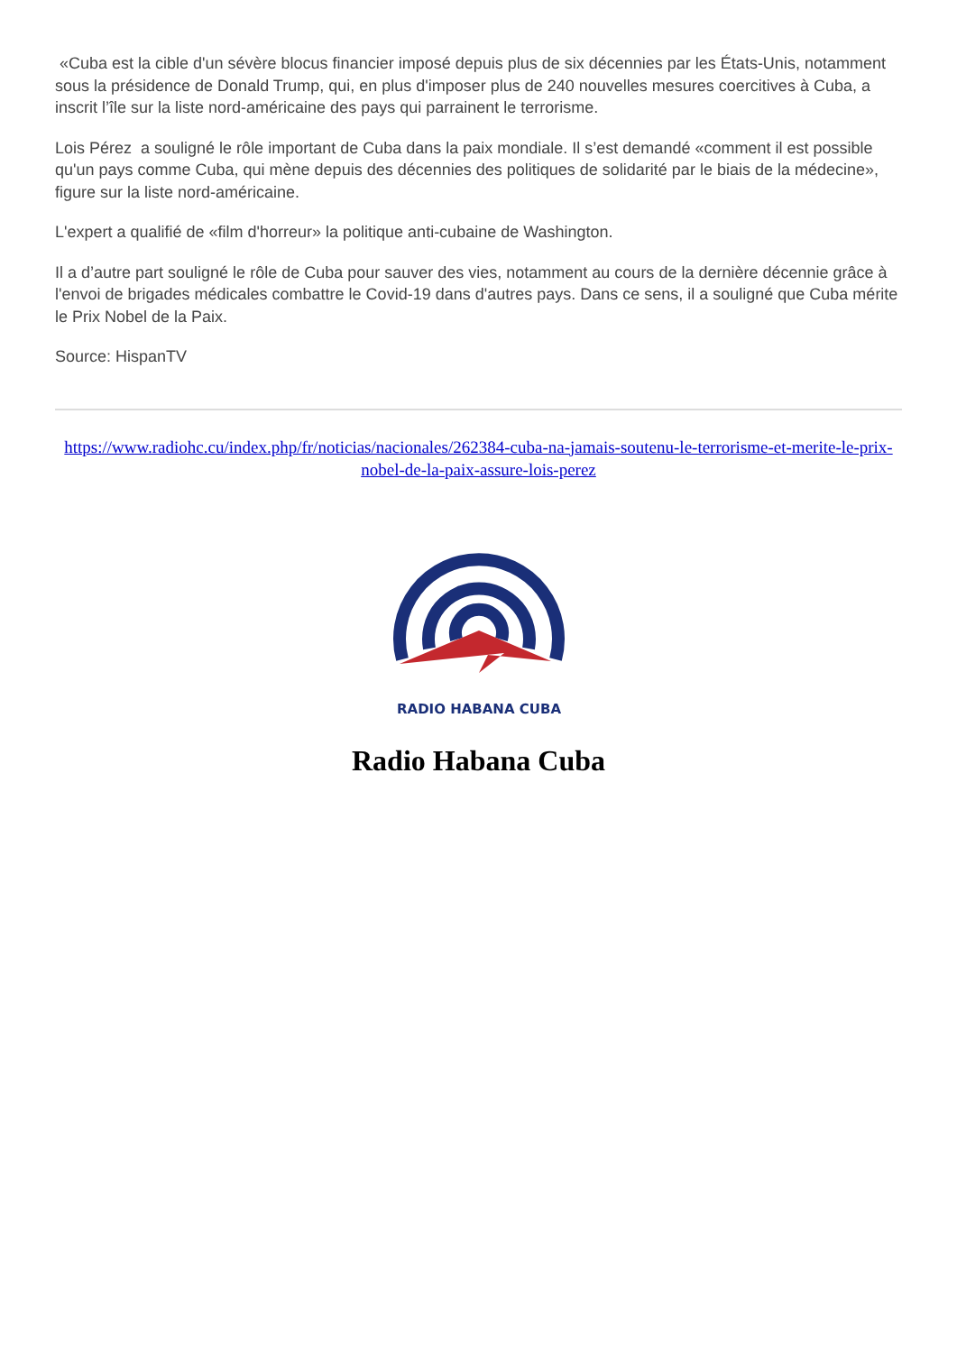«Cuba est la cible d'un sévère blocus financier imposé depuis plus de six décennies par les États-Unis, notamment sous la présidence de Donald Trump, qui, en plus d'imposer plus de 240 nouvelles mesures coercitives à Cuba, a inscrit l’île sur la liste nord-américaine des pays qui parrainent le terrorisme.
Lois Pérez a souligné le rôle important de Cuba dans la paix mondiale. Il s’est demandé «comment il est possible qu'un pays comme Cuba, qui mène depuis des décennies des politiques de solidarité par le biais de la médecine», figure sur la liste nord-américaine.
L'expert a qualifié de «film d'horreur» la politique anti-cubaine de Washington.
Il a d’autre part souligné le rôle de Cuba pour sauver des vies, notamment au cours de la dernière décennie grâce à l'envoi de brigades médicales combattre le Covid-19 dans d'autres pays. Dans ce sens, il a souligné que Cuba mérite le Prix Nobel de la Paix.
Source: HispanTV
https://www.radiohc.cu/index.php/fr/noticias/nacionales/262384-cuba-na-jamais-soutenu-le-terrorisme-et-merite-le-prix-nobel-de-la-paix-assure-lois-perez
RADIO HABANA CUBA
Radio Habana Cuba